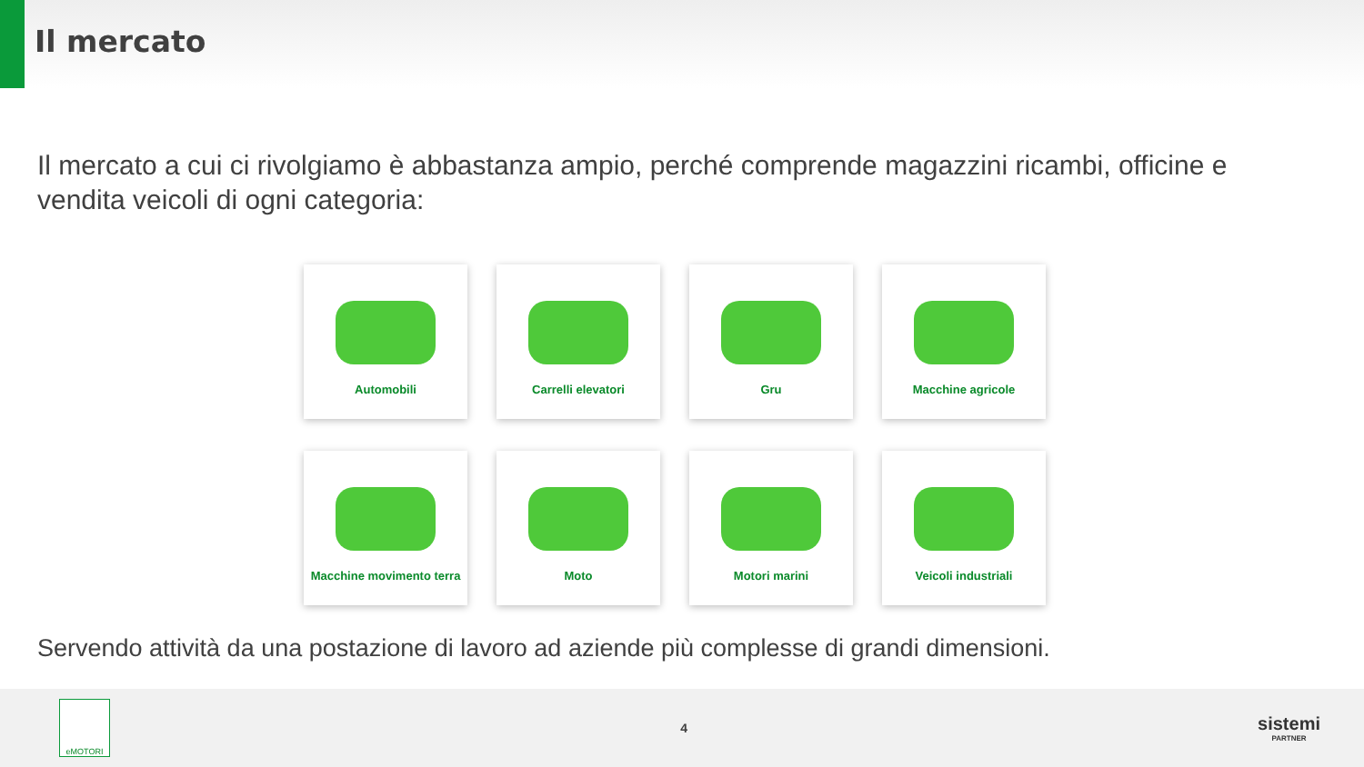Il mercato
Il mercato a cui ci rivolgiamo è abbastanza ampio, perché comprende magazzini ricambi, officine e vendita veicoli di ogni categoria:
Automobili
Carrelli elevatori
Gru
Macchine agricole
Macchine movimento terra
Moto
Motori marini
Veicoli industriali
Servendo attività da una postazione di lavoro ad aziende più complesse di grandi dimensioni.
eMOTORI
4
sistemi
PARTNER